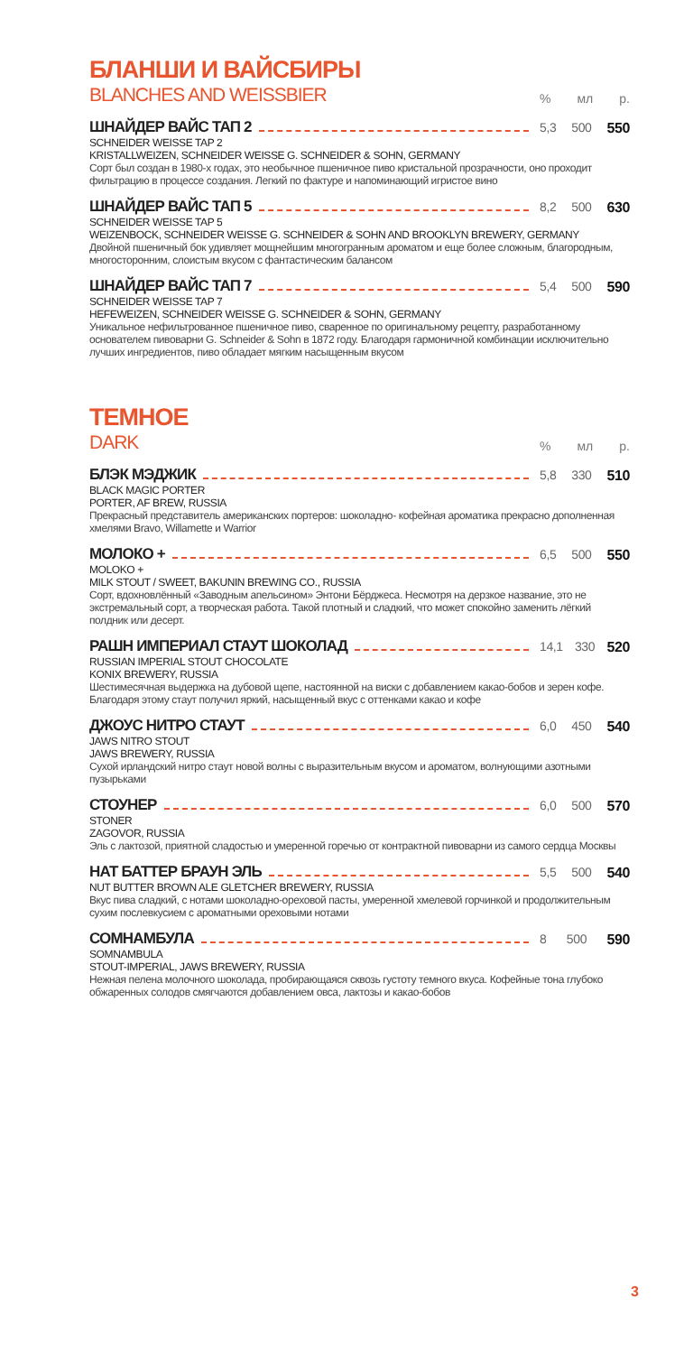БЛАНШИ И ВАЙСБИРЫ
BLANCHES AND WEISSBIER
% мл р.
ШНАЙДЕР ВАЙС ТАП 2
5,3 500 550
SCHNEIDER WEISSE TAP 2
KRISTALLWEIZEN, SCHNEIDER WEISSE G. SCHNEIDER & SOHN, GERMANY
Сорт был создан в 1980-х годах, это необычное пшеничное пиво кристальной прозрачности, оно проходит фильтрацию в процессе создания. Легкий по фактуре и напоминающий игристое вино
ШНАЙДЕР ВАЙС ТАП 5
8,2 500 630
SCHNEIDER WEISSE TAP 5
WEIZENBOCK, SCHNEIDER WEISSE G. SCHNEIDER & SOHN AND BROOKLYN BREWERY, GERMANY
Двойной пшеничный бок удивляет мощнейшим многогранным ароматом и еще более сложным, благородным, многосторонним, слоистым вкусом с фантастическим балансом
ШНАЙДЕР ВАЙС ТАП 7
5,4 500 590
SCHNEIDER WEISSE TAP 7
HEFEWEIZEN, SCHNEIDER WEISSE G. SCHNEIDER & SOHN, GERMANY
Уникальное нефильтрованное пшеничное пиво, сваренное по оригинальному рецепту, разработанному основателем пивоварни G. Schneider & Sohn в 1872 году. Благодаря гармоничной комбинации исключительно лучших ингредиентов, пиво обладает мягким насыщенным вкусом
ТЕМНОЕ
DARK
% мл р.
БЛЭК МЭДЖИК
5,8 330 510
BLACK MAGIC PORTER
PORTER, AF BREW, RUSSIA
Прекрасный представитель американских портеров: шоколадно- кофейная ароматика прекрасно дополненная хмелями Bravo, Willamette и Warrior
МОЛОКО +
6,5 500 550
MOLOKO +
MILK STOUT / SWEET, BAKUNIN BREWING CO., RUSSIA
Сорт, вдохновлённый «Заводным апельсином» Энтони Бёрджеса. Несмотря на дерзкое название, это не экстремальный сорт, а творческая работа. Такой плотный и сладкий, что может спокойно заменить лёгкий полдник или десерт.
РАШН ИМПЕРИАЛ СТАУТ ШОКОЛАД
14,1 330 520
RUSSIAN IMPERIAL STOUT CHOCOLATE
KONIX BREWERY, RUSSIA
Шестимесячная выдержка на дубовой щепе, настоянной на виски с добавлением какао-бобов и зерен кофе. Благодаря этому стаут получил яркий, насыщенный вкус с оттенками какао и кофе
ДЖОУС НИТРО СТАУТ
6,0 450 540
JAWS NITRO STOUT
JAWS BREWERY, RUSSIA
Сухой ирландский нитро стаут новой волны с выразительным вкусом и ароматом, волнующими азотными пузырьками
СТОУНЕР
6,0 500 570
STONER
ZAGOVOR, RUSSIA
Эль с лактозой, приятной сладостью и умеренной горечью от контрактной пивоварни из самого сердца Москвы
НАТ БАТТЕР БРАУН ЭЛЬ
5,5 500 540
NUT BUTTER BROWN ALE GLETCHER BREWERY, RUSSIA
Вкус пива сладкий, с нотами шоколадно-ореховой пасты, умеренной хмелевой горчинкой и продолжительным сухим послевкусием с ароматными ореховыми нотами
СОМНАМБУЛА
8 500 590
SOMNAMBULA
STOUT-IMPERIAL, JAWS BREWERY, RUSSIA
Нежная пелена молочного шоколада, пробирающаяся сквозь густоту темного вкуса. Кофейные тона глубоко обжаренных солодов смягчаются добавлением овса, лактозы и какао-бобов
3